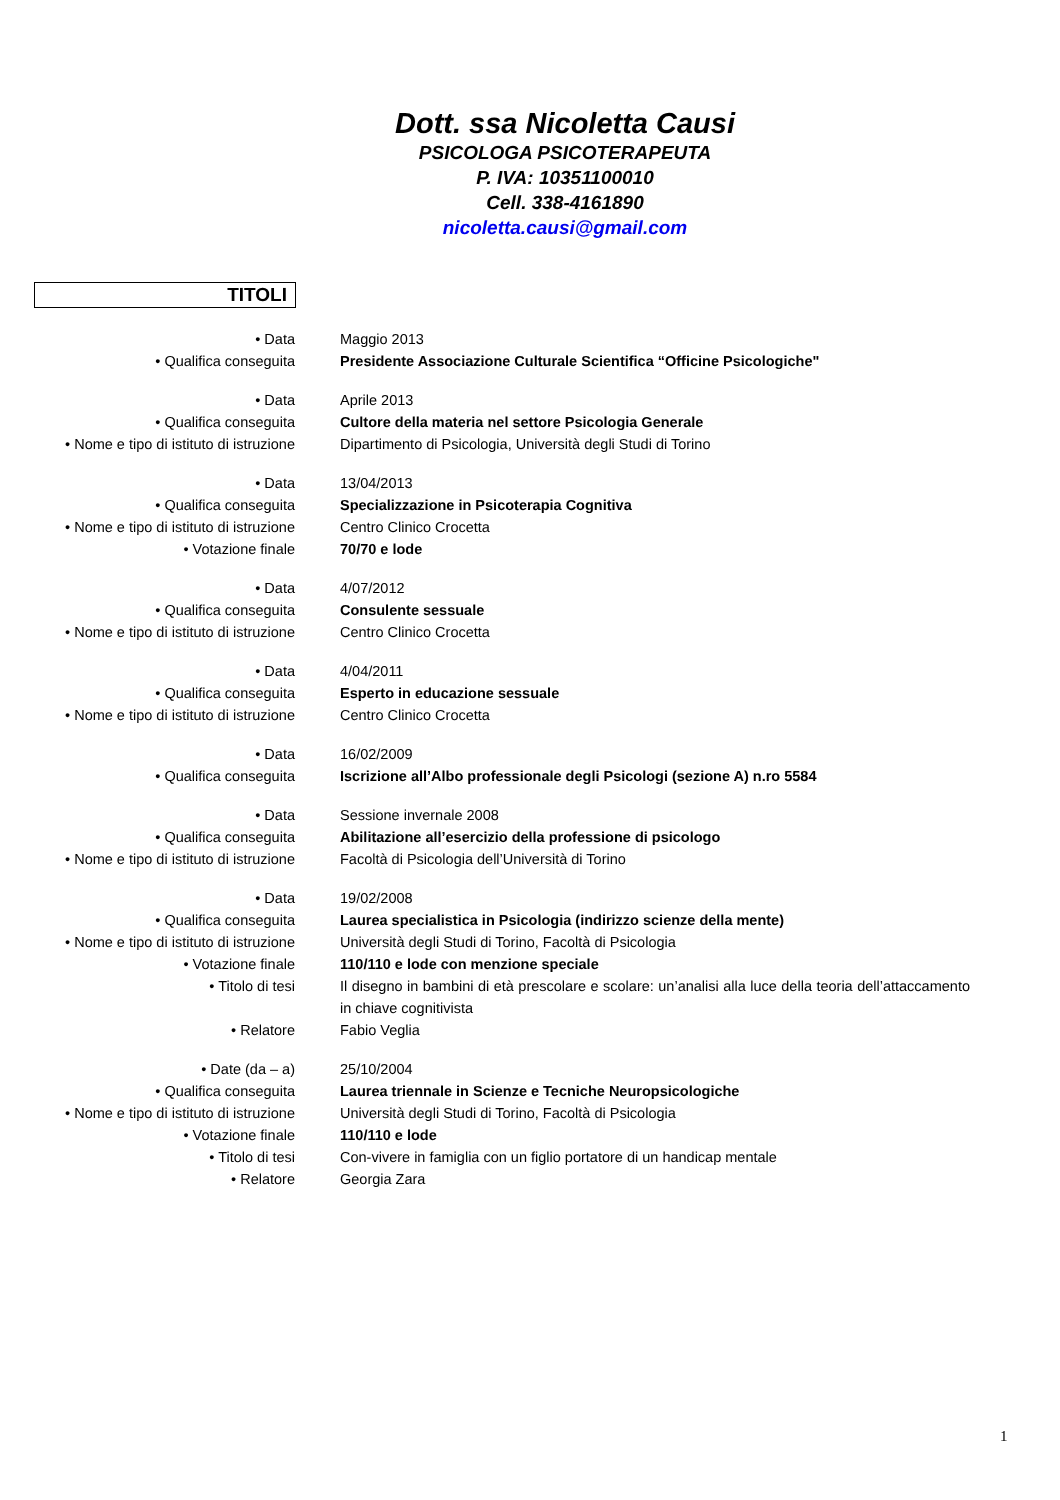Dott. ssa Nicoletta Causi
PSICOLOGA PSICOTERAPEUTA
P. IVA: 10351100010
Cell. 338-4161890
nicoletta.causi@gmail.com
TITOLI
| • Data | Maggio 2013 |
| • Qualifica conseguita | Presidente Associazione Culturale Scientifica “Officine Psicologiche" |
| • Data | Aprile 2013 |
| • Qualifica conseguita | Cultore della materia nel settore Psicologia Generale |
| • Nome e tipo di istituto di istruzione | Dipartimento di Psicologia, Università degli Studi di Torino |
| • Data | 13/04/2013 |
| • Qualifica conseguita | Specializzazione in Psicoterapia Cognitiva |
| • Nome e tipo di istituto di istruzione | Centro Clinico Crocetta |
| • Votazione finale | 70/70 e lode |
| • Data | 4/07/2012 |
| • Qualifica conseguita | Consulente sessuale |
| • Nome e tipo di istituto di istruzione | Centro Clinico Crocetta |
| • Data | 4/04/2011 |
| • Qualifica conseguita | Esperto in educazione sessuale |
| • Nome e tipo di istituto di istruzione | Centro Clinico Crocetta |
| • Data | 16/02/2009 |
| • Qualifica conseguita | Iscrizione all’Albo professionale degli Psicologi (sezione A) n.ro 5584 |
| • Data | Sessione invernale 2008 |
| • Qualifica conseguita | Abilitazione all’esercizio della professione di psicologo |
| • Nome e tipo di istituto di istruzione | Facoltà di Psicologia dell’Università di Torino |
| • Data | 19/02/2008 |
| • Qualifica conseguita | Laurea specialistica in Psicologia (indirizzo scienze della mente) |
| • Nome e tipo di istituto di istruzione | Università degli Studi di Torino, Facoltà di Psicologia |
| • Votazione finale | 110/110 e lode con menzione speciale |
| • Titolo di tesi | Il disegno in bambini di età prescolare e scolare: un’analisi alla luce della teoria dell’attaccamento in chiave cognitivista |
| • Relatore | Fabio Veglia |
| • Date (da – a) | 25/10/2004 |
| • Qualifica conseguita | Laurea triennale in Scienze e Tecniche Neuropsicologiche |
| • Nome e tipo di istituto di istruzione | Università degli Studi di Torino, Facoltà di Psicologia |
| • Votazione finale | 110/110 e lode |
| • Titolo di tesi | Con-vivere in famiglia con un figlio portatore di un handicap mentale |
| • Relatore | Georgia Zara |
1